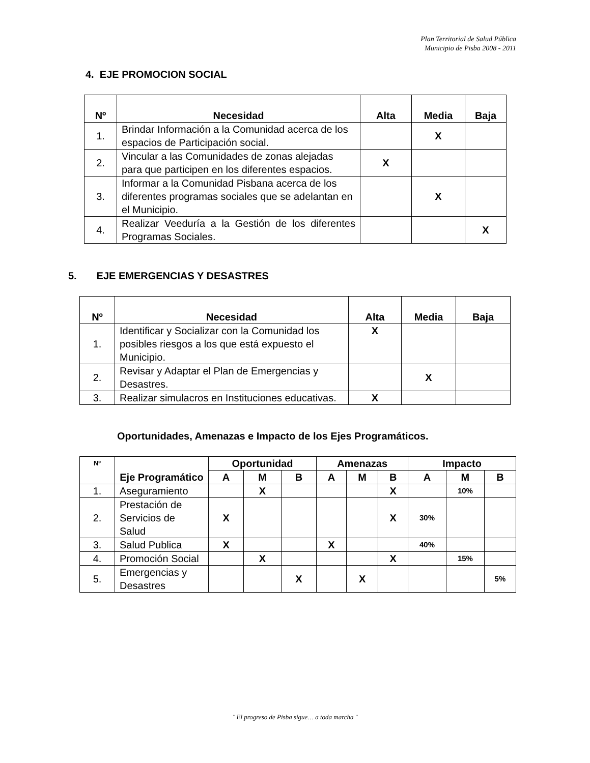Plan Territorial de Salud Pública
Municipio de Pisba 2008 - 2011
4. EJE PROMOCION SOCIAL
| Nº | Necesidad | Alta | Media | Baja |
| --- | --- | --- | --- | --- |
| 1. | Brindar Información a la Comunidad acerca de los espacios de Participación social. | | X | |
| 2. | Vincular a las Comunidades de zonas alejadas para que participen en los diferentes espacios. | X | | |
| 3. | Informar a la Comunidad Pisbana acerca de los diferentes programas sociales que se adelantan en el Municipio. | | X | |
| 4. | Realizar Veeduría a la Gestión de los diferentes Programas Sociales. | | | X |
5. EJE EMERGENCIAS Y DESASTRES
| Nº | Necesidad | Alta | Media | Baja |
| --- | --- | --- | --- | --- |
| 1. | Identificar y Socializar con la Comunidad los posibles riesgos a los que está expuesto el Municipio. | X | | |
| 2. | Revisar y Adaptar el Plan de Emergencias y Desastres. | | X | |
| 3. | Realizar simulacros en Instituciones educativas. | X | | |
Oportunidades, Amenazas e Impacto de los Ejes Programáticos.
| Nº | Eje Programático | Oportunidad | | | Amenazas | | | Impacto | | |
| --- | --- | --- | --- | --- | --- | --- | --- | --- | --- | --- |
| | | A | M | B | A | M | B | A | M | B |
| 1. | Aseguramiento | | X | | | | X | | 10% | |
| 2. | Prestación de Servicios de Salud | X | | | | | X | 30% | | |
| 3. | Salud Publica | X | | | X | | | 40% | | |
| 4. | Promoción Social | | X | | | | X | | 15% | |
| 5. | Emergencias y Desastres | | | X | | X | | | | 5% |
¨ El progreso de Pisba sigue… a toda marcha ¨